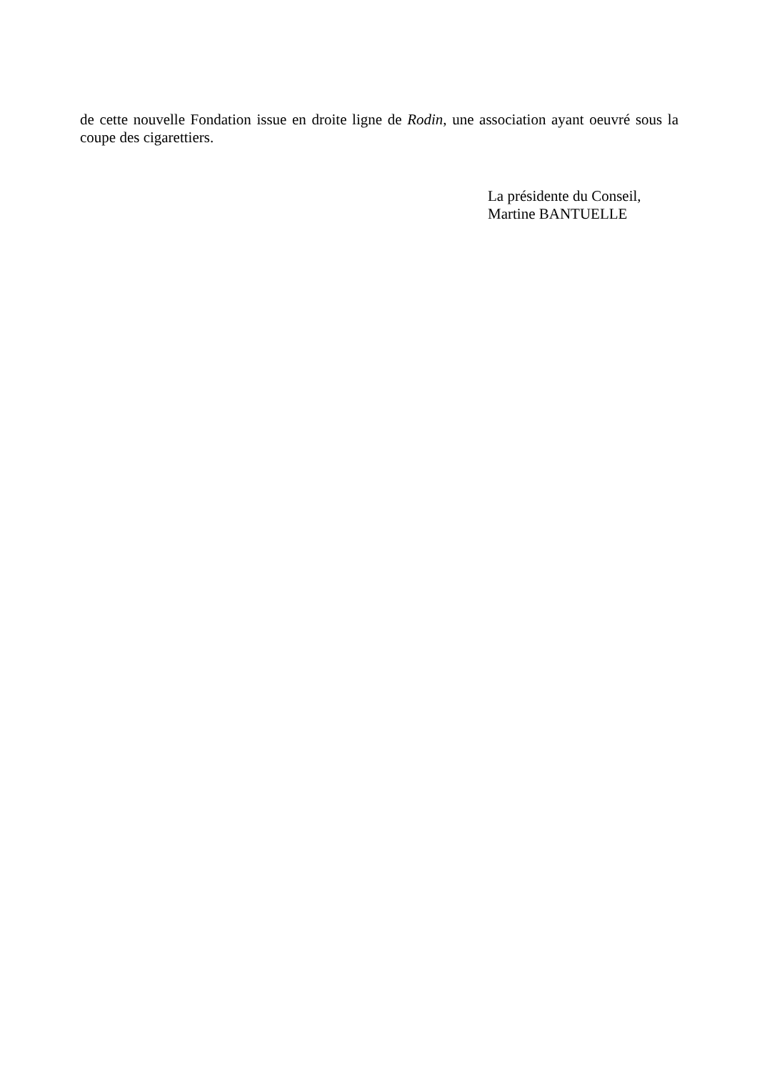de cette nouvelle Fondation issue en droite ligne de Rodin, une association ayant oeuvré sous la coupe des cigarettiers.
La présidente du Conseil,
Martine BANTUELLE